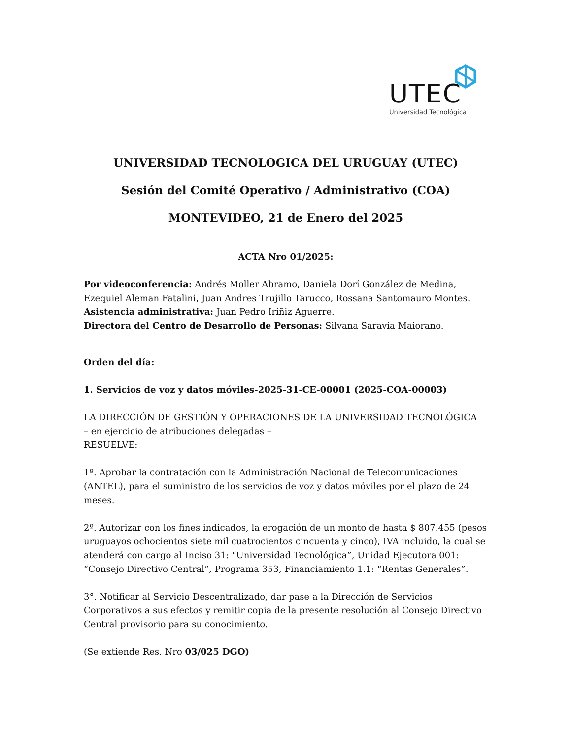UTEC
Universidad Tecnológica
UNIVERSIDAD TECNOLOGICA DEL URUGUAY (UTEC)
Sesión del Comité Operativo / Administrativo (COA)
MONTEVIDEO, 21 de Enero del 2025
ACTA Nro 01/2025:
Por videoconferencia: Andrés Moller Abramo, Daniela Dorí González de Medina, Ezequiel Aleman Fatalini, Juan Andres Trujillo Tarucco, Rossana Santomauro Montes.
Asistencia administrativa: Juan Pedro Iriñiz Aguerre.
Directora del Centro de Desarrollo de Personas: Silvana Saravia Maiorano.
Orden del día:
1. Servicios de voz y datos móviles-2025-31-CE-00001 (2025-COA-00003)
LA DIRECCIÓN DE GESTIÓN Y OPERACIONES DE LA UNIVERSIDAD TECNOLÓGICA
– en ejercicio de atribuciones delegadas –
RESUELVE:
1º. Aprobar la contratación con la Administración Nacional de Telecomunicaciones (ANTEL), para el suministro de los servicios de voz y datos móviles por el plazo de 24 meses.
2º. Autorizar con los fines indicados, la erogación de un monto de hasta $ 807.455 (pesos uruguayos ochocientos siete mil cuatrocientos cincuenta y cinco), IVA incluido, la cual se atenderá con cargo al Inciso 31: “Universidad Tecnológica”, Unidad Ejecutora 001: “Consejo Directivo Central”, Programa 353, Financiamiento 1.1: “Rentas Generales”.
3°. Notificar al Servicio Descentralizado, dar pase a la Dirección de Servicios Corporativos a sus efectos y remitir copia de la presente resolución al Consejo Directivo Central provisorio para su conocimiento.
(Se extiende Res. Nro 03/025 DGO)